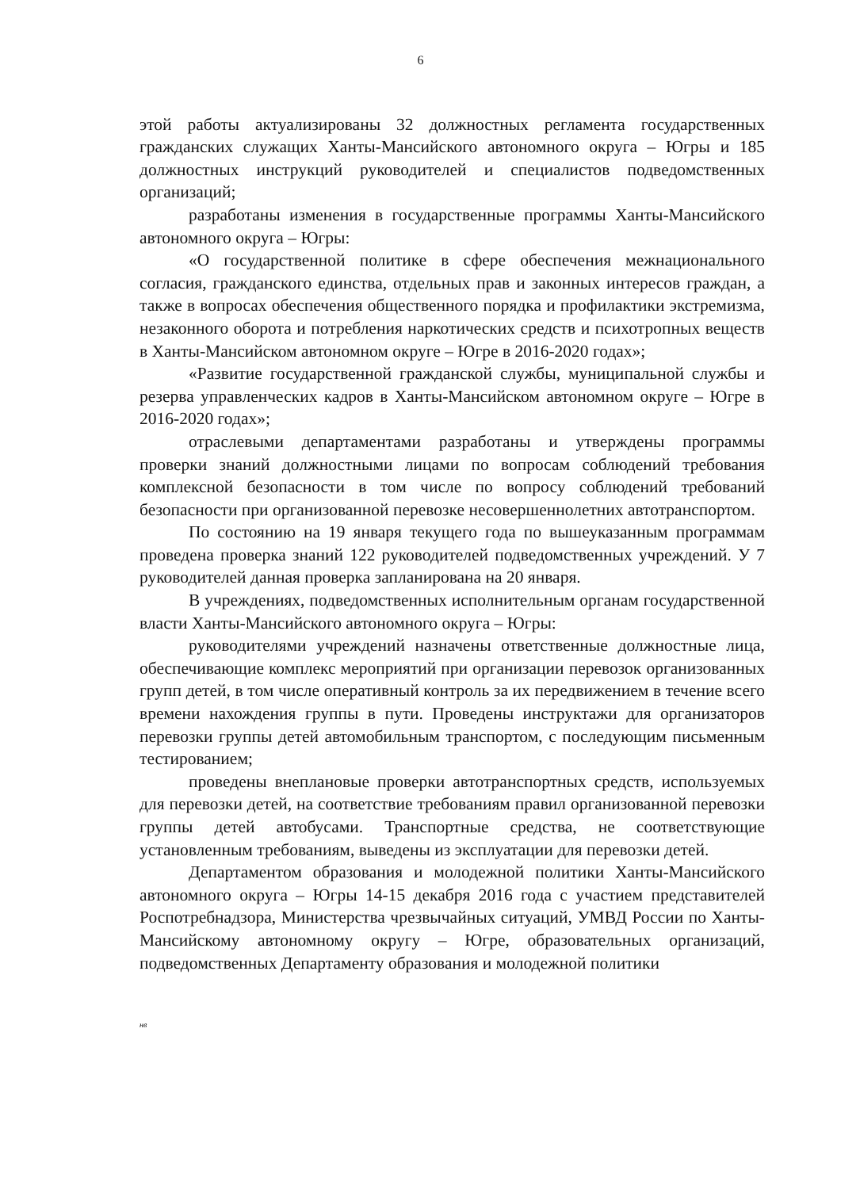6
этой работы актуализированы 32 должностных регламента государственных гражданских служащих Ханты-Мансийского автономного округа – Югры и 185 должностных инструкций руководителей и специалистов подведомственных организаций;
разработаны изменения в государственные программы Ханты-Мансийского автономного округа – Югры:
«О государственной политике в сфере обеспечения межнационального согласия, гражданского единства, отдельных прав и законных интересов граждан, а также в вопросах обеспечения общественного порядка и профилактики экстремизма, незаконного оборота и потребления наркотических средств и психотропных веществ в Ханты-Мансийском автономном округе – Югре в 2016-2020 годах»;
«Развитие государственной гражданской службы, муниципальной службы и резерва управленческих кадров в Ханты-Мансийском автономном округе – Югре в 2016-2020 годах»;
отраслевыми департаментами разработаны и утверждены программы проверки знаний должностными лицами по вопросам соблюдений требования комплексной безопасности в том числе по вопросу соблюдений требований безопасности при организованной перевозке несовершеннолетних автотранспортом.
По состоянию на 19 января текущего года по вышеуказанным программам проведена проверка знаний 122 руководителей подведомственных учреждений. У 7 руководителей данная проверка запланирована на 20 января.
В учреждениях, подведомственных исполнительным органам государственной власти Ханты-Мансийского автономного округа – Югры:
руководителями учреждений назначены ответственные должностные лица, обеспечивающие комплекс мероприятий при организации перевозок организованных групп детей, в том числе оперативный контроль за их передвижением в течение всего времени нахождения группы в пути. Проведены инструктажи для организаторов перевозки группы детей автомобильным транспортом, с последующим письменным тестированием;
проведены внеплановые проверки автотранспортных средств, используемых для перевозки детей, на соответствие требованиям правил организованной перевозки группы детей автобусами. Транспортные средства, не соответствующие установленным требованиям, выведены из эксплуатации для перевозки детей.
Департаментом образования и молодежной политики Ханты-Мансийского автономного округа – Югры 14-15 декабря 2016 года с участием представителей Роспотребнадзора, Министерства чрезвычайных ситуаций, УМВД России по Ханты-Мансийскому автономному округу – Югре, образовательных организаций, подведомственных Департаменту образования и молодежной политики
нв